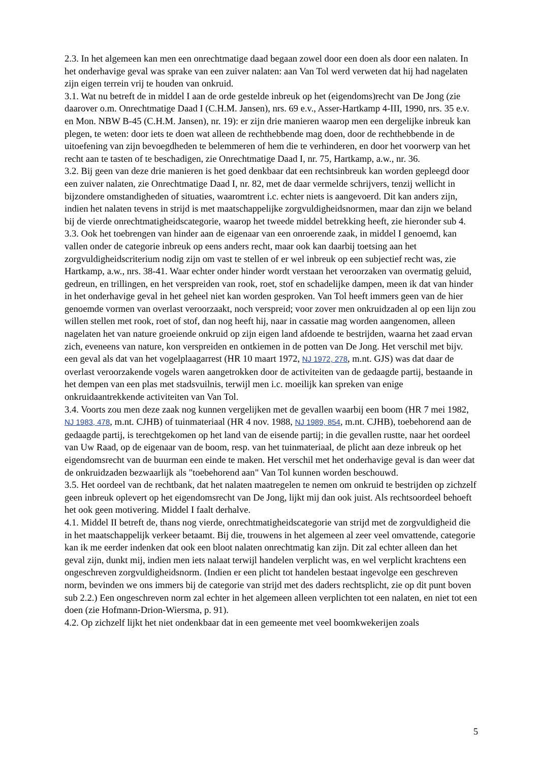2.3. In het algemeen kan men een onrechtmatige daad begaan zowel door een doen als door een nalaten. In het onderhavige geval was sprake van een zuiver nalaten: aan Van Tol werd verweten dat hij had nagelaten zijn eigen terrein vrij te houden van onkruid.
3.1. Wat nu betreft de in middel I aan de orde gestelde inbreuk op het (eigendoms)recht van De Jong (zie daarover o.m. Onrechtmatige Daad I (C.H.M. Jansen), nrs. 69 e.v., Asser-Hartkamp 4-III, 1990, nrs. 35 e.v. en Mon. NBW B-45 (C.H.M. Jansen), nr. 19): er zijn drie manieren waarop men een dergelijke inbreuk kan plegen, te weten: door iets te doen wat alleen de rechthebbende mag doen, door de rechthebbende in de uitoefening van zijn bevoegdheden te belemmeren of hem die te verhinderen, en door het voorwerp van het recht aan te tasten of te beschadigen, zie Onrechtmatige Daad I, nr. 75, Hartkamp, a.w., nr. 36.
3.2. Bij geen van deze drie manieren is het goed denkbaar dat een rechtsinbreuk kan worden gepleegd door een zuiver nalaten, zie Onrechtmatige Daad I, nr. 82, met de daar vermelde schrijvers, tenzij wellicht in bijzondere omstandigheden of situaties, waaromtrent i.c. echter niets is aangevoerd. Dit kan anders zijn, indien het nalaten tevens in strijd is met maatschappelijke zorgvuldigheidsnormen, maar dan zijn we beland bij de vierde onrechtmatigheidscategorie, waarop het tweede middel betrekking heeft, zie hieronder sub 4.
3.3. Ook het toebrengen van hinder aan de eigenaar van een onroerende zaak, in middel I genoemd, kan vallen onder de categorie inbreuk op eens anders recht, maar ook kan daarbij toetsing aan het zorgvuldigheidscriterium nodig zijn om vast te stellen of er wel inbreuk op een subjectief recht was, zie Hartkamp, a.w., nrs. 38-41. Waar echter onder hinder wordt verstaan het veroorzaken van overmatig geluid, gedreun, en trillingen, en het verspreiden van rook, roet, stof en schadelijke dampen, meen ik dat van hinder in het onderhavige geval in het geheel niet kan worden gesproken. Van Tol heeft immers geen van de hier genoemde vormen van overlast veroorzaakt, noch verspreid; voor zover men onkruidzaden al op een lijn zou willen stellen met rook, roet of stof, dan nog heeft hij, naar in cassatie mag worden aangenomen, alleen nagelaten het van nature groeiende onkruid op zijn eigen land afdoende te bestrijden, waarna het zaad ervan zich, eveneens van nature, kon verspreiden en ontkiemen in de potten van De Jong. Het verschil met bijv. een geval als dat van het vogelplaagarrest (HR 10 maart 1972, NJ 1972, 278, m.nt. GJS) was dat daar de overlast veroorzakende vogels waren aangetrokken door de activiteiten van de gedaagde partij, bestaande in het dempen van een plas met stadsvuilnis, terwijl men i.c. moeilijk kan spreken van enige onkruidaantrekkende activiteiten van Van Tol.
3.4. Voorts zou men deze zaak nog kunnen vergelijken met de gevallen waarbij een boom (HR 7 mei 1982, NJ 1983, 478, m.nt. CJHB) of tuinmateriaal (HR 4 nov. 1988, NJ 1989, 854, m.nt. CJHB), toebehorend aan de gedaagde partij, is terechtgekomen op het land van de eisende partij; in die gevallen rustte, naar het oordeel van Uw Raad, op de eigenaar van de boom, resp. van het tuinmateriaal, de plicht aan deze inbreuk op het eigendomsrecht van de buurman een einde te maken. Het verschil met het onderhavige geval is dan weer dat de onkruidzaden bezwaarlijk als "toebehorend aan" Van Tol kunnen worden beschouwd.
3.5. Het oordeel van de rechtbank, dat het nalaten maatregelen te nemen om onkruid te bestrijden op zichzelf geen inbreuk oplevert op het eigendomsrecht van De Jong, lijkt mij dan ook juist. Als rechtsoordeel behoeft het ook geen motivering. Middel I faalt derhalve.
4.1. Middel II betreft de, thans nog vierde, onrechtmatigheidscategorie van strijd met de zorgvuldigheid die in het maatschappelijk verkeer betaamt. Bij die, trouwens in het algemeen al zeer veel omvattende, categorie kan ik me eerder indenken dat ook een bloot nalaten onrechtmatig kan zijn. Dit zal echter alleen dan het geval zijn, dunkt mij, indien men iets nalaat terwijl handelen verplicht was, en wel verplicht krachtens een ongeschreven zorgvuldigheidsnorm. (Indien er een plicht tot handelen bestaat ingevolge een geschreven norm, bevinden we ons immers bij de categorie van strijd met des daders rechtsplicht, zie op dit punt boven sub 2.2.) Een ongeschreven norm zal echter in het algemeen alleen verplichten tot een nalaten, en niet tot een doen (zie Hofmann-Drion-Wiersma, p. 91).
4.2. Op zichzelf lijkt het niet ondenkbaar dat in een gemeente met veel boomkwekerijen zoals
5